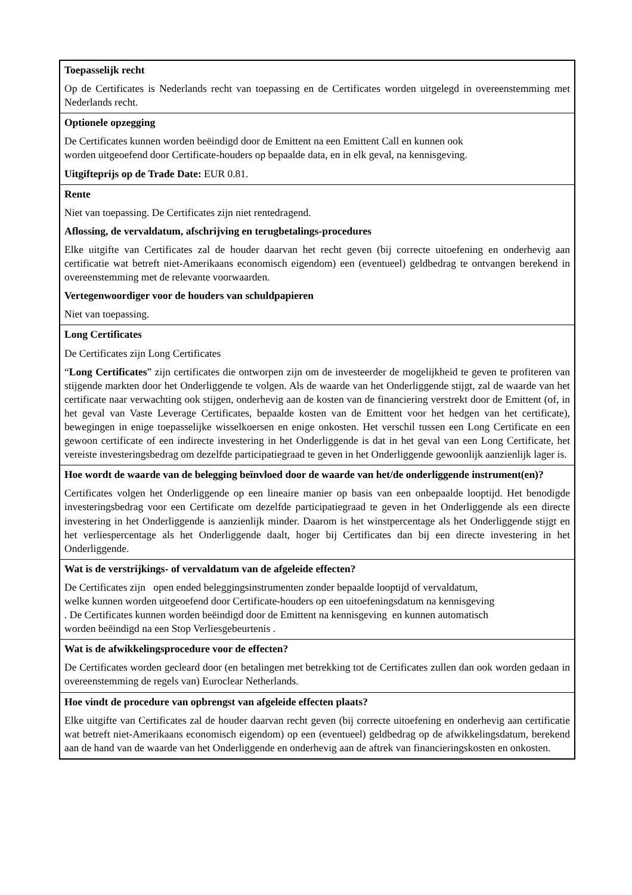| Toepasselijk recht Op de Certificates is Nederlands recht van toepassing en de Certificates worden uitgelegd in overeenstemming met Nederlands recht. |
| Optionele opzegging De Certificates kunnen worden beëindigd door de Emittent na een Emittent Call en kunnen ook worden uitgeoefend door Certificate-houders op bepaalde data, en in elk geval, na kennisgeving. Uitgifteprijs op de Trade Date: EUR 0.81. |
| Rente Niet van toepassing. De Certificates zijn niet rentedragend. Aflossing, de vervaldatum, afschrijving en terugbetalings-procedures Elke uitgifte van Certificates zal de houder daarvan het recht geven (bij correcte uitoefening en onderhevig aan certificatie wat betreft niet-Amerikaans economisch eigendom) een (eventueel) geldbedrag te ontvangen berekend in overeenstemming met de relevante voorwaarden. Vertegenwoordiger voor de houders van schuldpapieren Niet van toepassing. |
| Long Certificates De Certificates zijn Long Certificates “ Long Certificates ” zijn certificates die ontworpen zijn om de investeerder de mogelijkheid te geven te profiteren van stijgende markten door het Onderliggende te volgen. Als de waarde van het Onderliggende stijgt, zal de waarde van het certificate naar verwachting ook stijgen, onderhevig aan de kosten van de financiering verstrekt door de Emittent (of, in het geval van Vaste Leverage Certificates, bepaalde kosten van de Emittent voor het hedgen van het certificate), bewegingen in enige toepasselijke wisselkoersen en enige onkosten. Het verschil tussen een Long Certificate en een gewoon certificate of een indirecte investering in het Onderliggende is dat in het geval van een Long Certificate, het vereiste investeringsbedrag om dezelfde participatiegraad te geven in het Onderliggende gewoonlijk aanzienlijk lager is. |
| Hoe wordt de waarde van de belegging beïnvloed door de waarde van het/de onderliggende instrument(en)? Certificates volgen het Onderliggende op een lineaire manier op basis van een onbepaalde looptijd. Het benodigde investeringsbedrag voor een Certificate om dezelfde participatiegraad te geven in het Onderliggende als een directe investering in het Onderliggende is aanzienlijk minder. Daarom is het winstpercentage als het Onderliggende stijgt en het verliespercentage als het Onderliggende daalt, hoger bij Certificates dan bij een directe investering in het Onderliggende. |
| Wat is de verstrijkings- of vervaldatum van de afgeleide effecten? De Certificates zijn open ended beleggingsinstrumenten zonder bepaalde looptijd of vervaldatum, welke kunnen worden uitgeoefend door Certificate-houders op een uitoefeningsdatum na kennisgeving . De Certificates kunnen worden beëindigd door de Emittent na kennisgeving en kunnen automatisch worden beëindigd na een Stop Verliesgebeurtenis . |
| Wat is de afwikkelingsprocedure voor de effecten? De Certificates worden gecleard door (en betalingen met betrekking tot de Certificates zullen dan ook worden gedaan in overeenstemming de regels van) Euroclear Netherlands. |
| Hoe vindt de procedure van opbrengst van afgeleide effecten plaats? Elke uitgifte van Certificates zal de houder daarvan recht geven (bij correcte uitoefening en onderhevig aan certificatie wat betreft niet-Amerikaans economisch eigendom) op een (eventueel) geldbedrag op de afwikkelingsdatum, berekend aan de hand van de waarde van het Onderliggende en onderhevig aan de aftrek van financieringskosten en onkosten. |